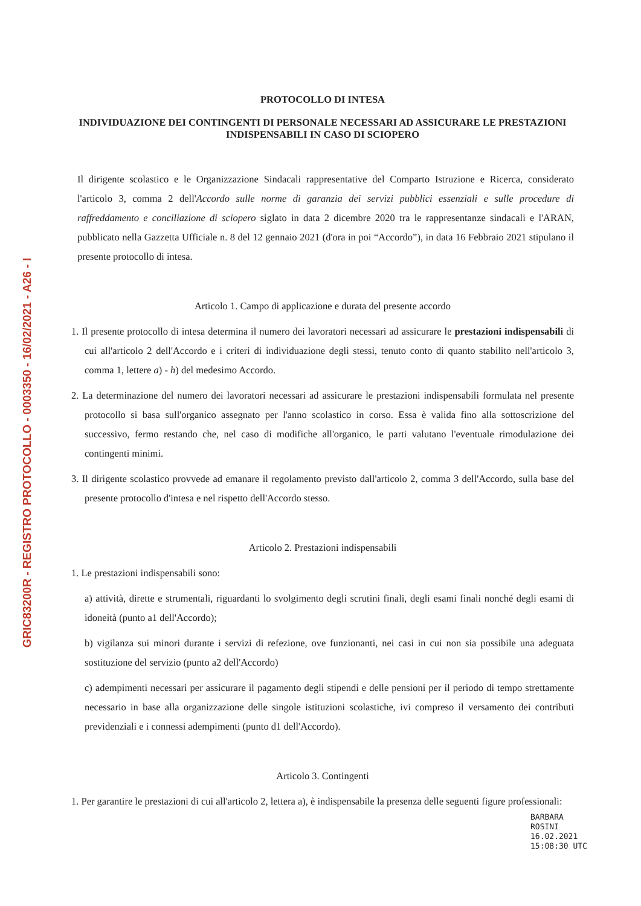GRIC83200R - REGISTRO PROTOCOLLO - 0003350 - 16/02/2021 - A26 - I
PROTOCOLLO DI INTESA
INDIVIDUAZIONE DEI CONTINGENTI DI PERSONALE NECESSARI AD ASSICURARE LE PRESTAZIONI INDISPENSABILI IN CASO DI SCIOPERO
Il dirigente scolastico e le Organizzazione Sindacali rappresentative del Comparto Istruzione e Ricerca, considerato l'articolo 3, comma 2 dell'Accordo sulle norme di garanzia dei servizi pubblici essenziali e sulle procedure di raffreddamento e conciliazione di sciopero siglato in data 2 dicembre 2020 tra le rappresentanze sindacali e l'ARAN, pubblicato nella Gazzetta Ufficiale n. 8 del 12 gennaio 2021 (d'ora in poi “Accordo”), in data 16 Febbraio 2021 stipulano il presente protocollo di intesa.
Articolo 1. Campo di applicazione e durata del presente accordo
1. Il presente protocollo di intesa determina il numero dei lavoratori necessari ad assicurare le prestazioni indispensabili di cui all'articolo 2 dell'Accordo e i criteri di individuazione degli stessi, tenuto conto di quanto stabilito nell'articolo 3, comma 1, lettere a) - h) del medesimo Accordo.
2. La determinazione del numero dei lavoratori necessari ad assicurare le prestazioni indispensabili formulata nel presente protocollo si basa sull'organico assegnato per l'anno scolastico in corso. Essa è valida fino alla sottoscrizione del successivo, fermo restando che, nel caso di modifiche all'organico, le parti valutano l'eventuale rimodulazione dei contingenti minimi.
3. Il dirigente scolastico provvede ad emanare il regolamento previsto dall'articolo 2, comma 3 dell'Accordo, sulla base del presente protocollo d'intesa e nel rispetto dell'Accordo stesso.
Articolo 2. Prestazioni indispensabili
1. Le prestazioni indispensabili sono:
a) attività, dirette e strumentali, riguardanti lo svolgimento degli scrutini finali, degli esami finali nonché degli esami di idoneità (punto a1 dell'Accordo);
b) vigilanza sui minori durante i servizi di refezione, ove funzionanti, nei casi in cui non sia possibile una adeguata sostituzione del servizio (punto a2 dell'Accordo)
c) adempimenti necessari per assicurare il pagamento degli stipendi e delle pensioni per il periodo di tempo strettamente necessario in base alla organizzazione delle singole istituzioni scolastiche, ivi compreso il versamento dei contributi previdenziali e i connessi adempimenti (punto d1 dell'Accordo).
Articolo 3. Contingenti
1. Per garantire le prestazioni di cui all'articolo 2, lettera a), è indispensabile la presenza delle seguenti figure professionali:
BARBARA
ROSINI
16.02.2021
15:08:30 UTC